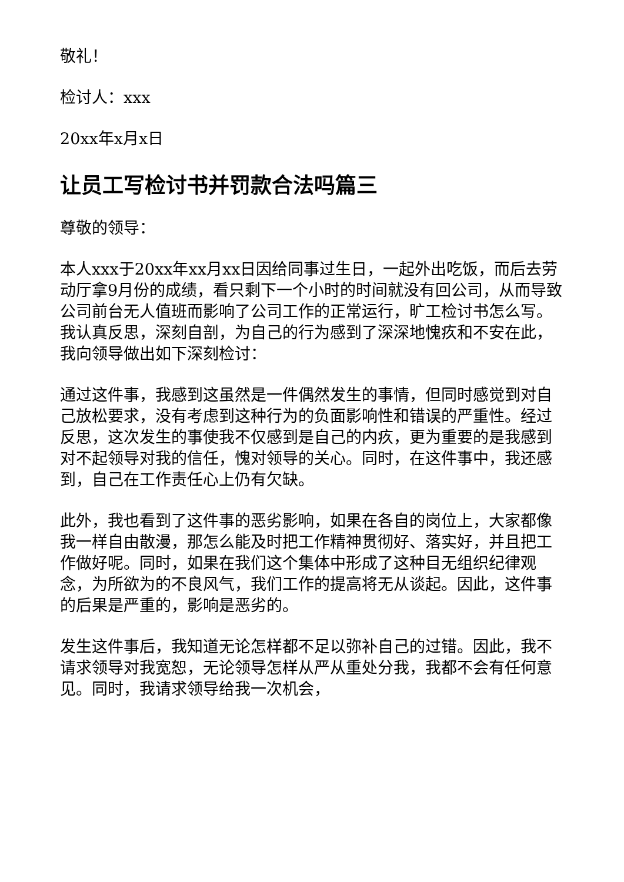敬礼！
检讨人：xxx
20xx年x月x日
让员工写检讨书并罚款合法吗篇三
尊敬的领导：
本人xxx于20xx年xx月xx日因给同事过生日，一起外出吃饭，而后去劳动厅拿9月份的成绩，看只剩下一个小时的时间就没有回公司，从而导致公司前台无人值班而影响了公司工作的正常运行，旷工检讨书怎么写。我认真反思，深刻自剖，为自己的行为感到了深深地愧疚和不安在此，我向领导做出如下深刻检讨：
通过这件事，我感到这虽然是一件偶然发生的事情，但同时感觉到对自己放松要求，没有考虑到这种行为的负面影响性和错误的严重性。经过反思，这次发生的事使我不仅感到是自己的内疚，更为重要的是我感到对不起领导对我的信任，愧对领导的关心。同时，在这件事中，我还感到，自己在工作责任心上仍有欠缺。
此外，我也看到了这件事的恶劣影响，如果在各自的岗位上，大家都像我一样自由散漫，那怎么能及时把工作精神贯彻好、落实好，并且把工作做好呢。同时，如果在我们这个集体中形成了这种目无组织纪律观念，为所欲为的不良风气，我们工作的提高将无从谈起。因此，这件事的后果是严重的，影响是恶劣的。
发生这件事后，我知道无论怎样都不足以弥补自己的过错。因此，我不请求领导对我宽恕，无论领导怎样从严从重处分我，我都不会有任何意见。同时，我请求领导给我一次机会，